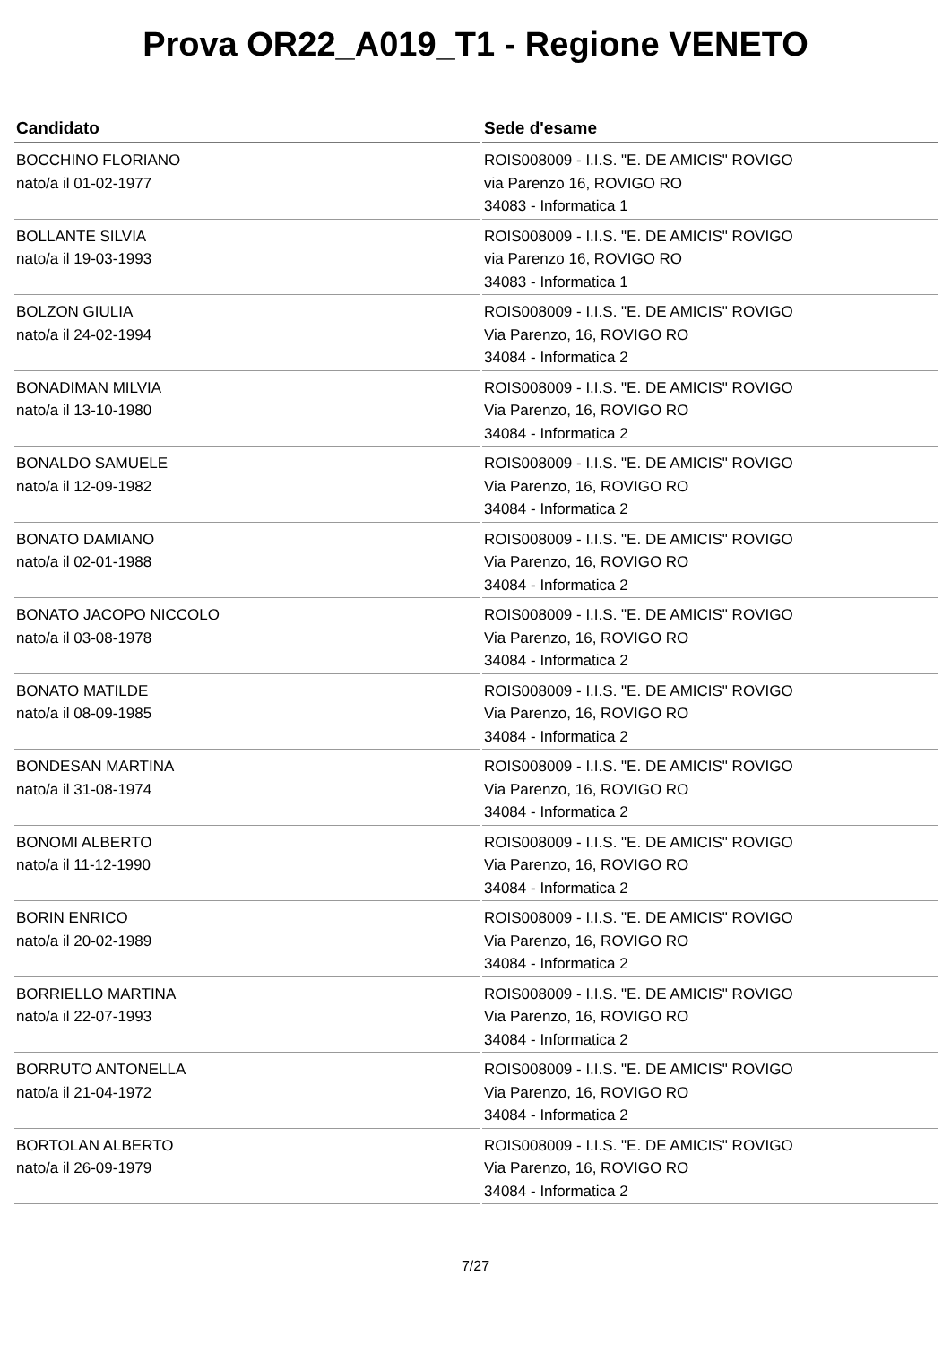Prova OR22_A019_T1 - Regione VENETO
| Candidato | Sede d'esame |
| --- | --- |
| BOCCHINO FLORIANO nato/a il 01-02-1977 | ROIS008009 - I.I.S. "E. DE AMICIS" ROVIGO via Parenzo 16, ROVIGO RO 34083 - Informatica 1 |
| BOLLANTE SILVIA nato/a il 19-03-1993 | ROIS008009 - I.I.S. "E. DE AMICIS" ROVIGO via Parenzo 16, ROVIGO RO 34083 - Informatica 1 |
| BOLZON GIULIA nato/a il 24-02-1994 | ROIS008009 - I.I.S. "E. DE AMICIS" ROVIGO Via Parenzo, 16, ROVIGO RO 34084 - Informatica 2 |
| BONADIMAN MILVIA nato/a il 13-10-1980 | ROIS008009 - I.I.S. "E. DE AMICIS" ROVIGO Via Parenzo, 16, ROVIGO RO 34084 - Informatica 2 |
| BONALDO SAMUELE nato/a il 12-09-1982 | ROIS008009 - I.I.S. "E. DE AMICIS" ROVIGO Via Parenzo, 16, ROVIGO RO 34084 - Informatica 2 |
| BONATO DAMIANO nato/a il 02-01-1988 | ROIS008009 - I.I.S. "E. DE AMICIS" ROVIGO Via Parenzo, 16, ROVIGO RO 34084 - Informatica 2 |
| BONATO JACOPO NICCOLO nato/a il 03-08-1978 | ROIS008009 - I.I.S. "E. DE AMICIS" ROVIGO Via Parenzo, 16, ROVIGO RO 34084 - Informatica 2 |
| BONATO MATILDE nato/a il 08-09-1985 | ROIS008009 - I.I.S. "E. DE AMICIS" ROVIGO Via Parenzo, 16, ROVIGO RO 34084 - Informatica 2 |
| BONDESAN MARTINA nato/a il 31-08-1974 | ROIS008009 - I.I.S. "E. DE AMICIS" ROVIGO Via Parenzo, 16, ROVIGO RO 34084 - Informatica 2 |
| BONOMI ALBERTO nato/a il 11-12-1990 | ROIS008009 - I.I.S. "E. DE AMICIS" ROVIGO Via Parenzo, 16, ROVIGO RO 34084 - Informatica 2 |
| BORIN ENRICO nato/a il 20-02-1989 | ROIS008009 - I.I.S. "E. DE AMICIS" ROVIGO Via Parenzo, 16, ROVIGO RO 34084 - Informatica 2 |
| BORRIELLO MARTINA nato/a il 22-07-1993 | ROIS008009 - I.I.S. "E. DE AMICIS" ROVIGO Via Parenzo, 16, ROVIGO RO 34084 - Informatica 2 |
| BORRUTO ANTONELLA nato/a il 21-04-1972 | ROIS008009 - I.I.S. "E. DE AMICIS" ROVIGO Via Parenzo, 16, ROVIGO RO 34084 - Informatica 2 |
| BORTOLAN ALBERTO nato/a il 26-09-1979 | ROIS008009 - I.I.S. "E. DE AMICIS" ROVIGO Via Parenzo, 16, ROVIGO RO 34084 - Informatica 2 |
7/27